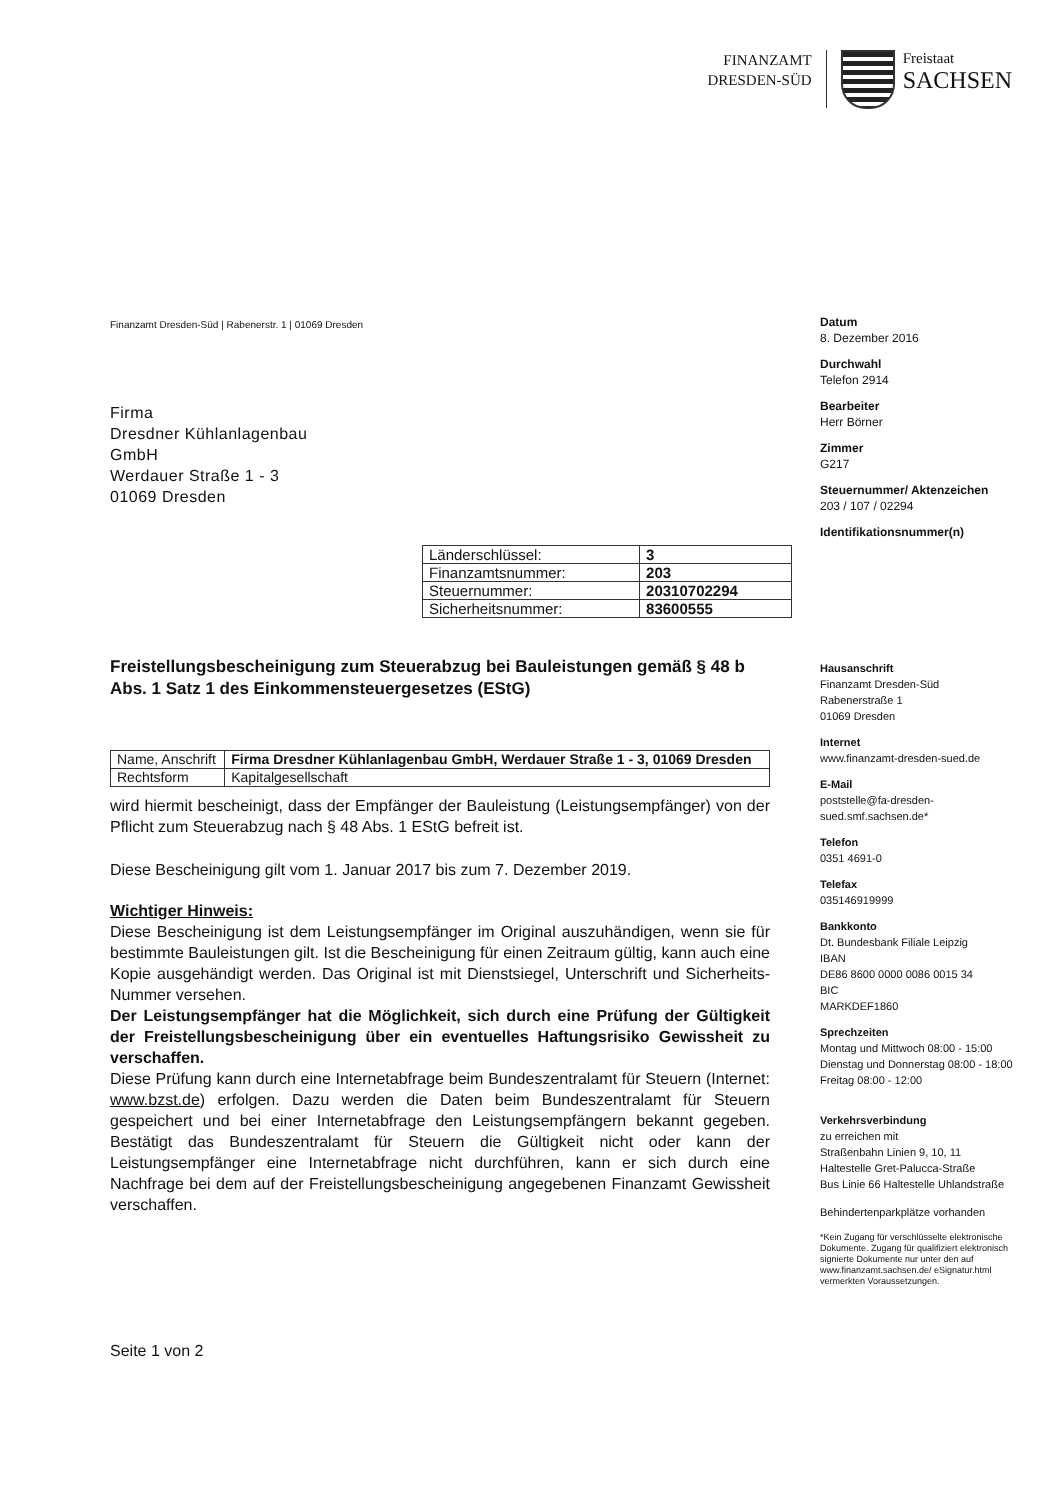FINANZAMT
DRESDEN-SÜD
Freistaat
SACHSEN
Finanzamt Dresden-Süd | Rabenerstr. 1 | 01069 Dresden
Firma
Dresdner Kühlanlagenbau
GmbH
Werdauer Straße 1 - 3
01069 Dresden
| Länderschlüssel: | 3 |
| Finanzamtsnummer: | 203 |
| Steuernummer: | 20310702294 |
| Sicherheitsnummer: | 83600555 |
Freistellungsbescheinigung zum Steuerabzug bei Bauleistungen gemäß § 48 b Abs. 1 Satz 1 des Einkommensteuergesetzes (EStG)
| Name, Anschrift | Firma Dresdner Kühlanlagenbau GmbH, Werdauer Straße 1 - 3, 01069 Dresden |
| Rechtsform | Kapitalgesellschaft |
wird hiermit bescheinigt, dass der Empfänger der Bauleistung (Leistungsempfänger) von der Pflicht zum Steuerabzug nach § 48 Abs. 1 EStG befreit ist.
Diese Bescheinigung gilt vom 1. Januar 2017 bis zum 7. Dezember 2019.
Wichtiger Hinweis:
Diese Bescheinigung ist dem Leistungsempfänger im Original auszuhändigen, wenn sie für bestimmte Bauleistungen gilt. Ist die Bescheinigung für einen Zeitraum gültig, kann auch eine Kopie ausgehändigt werden. Das Original ist mit Dienstsiegel, Unterschrift und Sicherheits-Nummer versehen.
Der Leistungsempfänger hat die Möglichkeit, sich durch eine Prüfung der Gültigkeit der Freistellungsbescheinigung über ein eventuelles Haftungsrisiko Gewissheit zu verschaffen.
Diese Prüfung kann durch eine Internetabfrage beim Bundeszentralamt für Steuern (Internet: www.bzst.de) erfolgen. Dazu werden die Daten beim Bundeszentralamt für Steuern gespeichert und bei einer Internetabfrage den Leistungsempfängern bekannt gegeben. Bestätigt das Bundeszentralamt für Steuern die Gültigkeit nicht oder kann der Leistungsempfänger eine Internetabfrage nicht durchführen, kann er sich durch eine Nachfrage bei dem auf der Freistellungsbescheinigung angegebenen Finanzamt Gewissheit verschaffen.
Seite 1 von 2
Datum
8. Dezember 2016
Durchwahl
Telefon 2914
Bearbeiter
Herr Börner
Zimmer
G217
Steuernummer/ Aktenzeichen
203 / 107 / 02294
Identifikationsnummer(n)
Hausanschrift
Finanzamt Dresden-Süd
Rabenerstraße 1
01069 Dresden
Internet
www.finanzamt-dresden-sued.de
E-Mail
poststelle@fa-dresden-sued.smf.sachsen.de*
Telefon
0351 4691-0
Telefax
035146919999
Bankkonto
Dt. Bundesbank Filiale Leipzig
IBAN
DE86 8600 0000 0086 0015 34
BIC
MARKDEF1860
Sprechzeiten
Montag und Mittwoch 08:00 - 15:00
Dienstag und Donnerstag 08:00 - 18:00
Freitag 08:00 - 12:00
Verkehrsverbindung
zu erreichen mit
Straßenbahn Linien 9, 10, 11
Haltestelle Gret-Palucca-Straße
Bus Linie 66 Haltestelle Uhlandstraße
Behindertenparkplätze vorhanden
*Kein Zugang für verschlüsselte elektronische Dokumente. Zugang für qualifiziert elektronisch signierte Dokumente nur unter den auf www.finanzamt.sachsen.de/ eSignatur.html vermerkten Voraussetzungen.